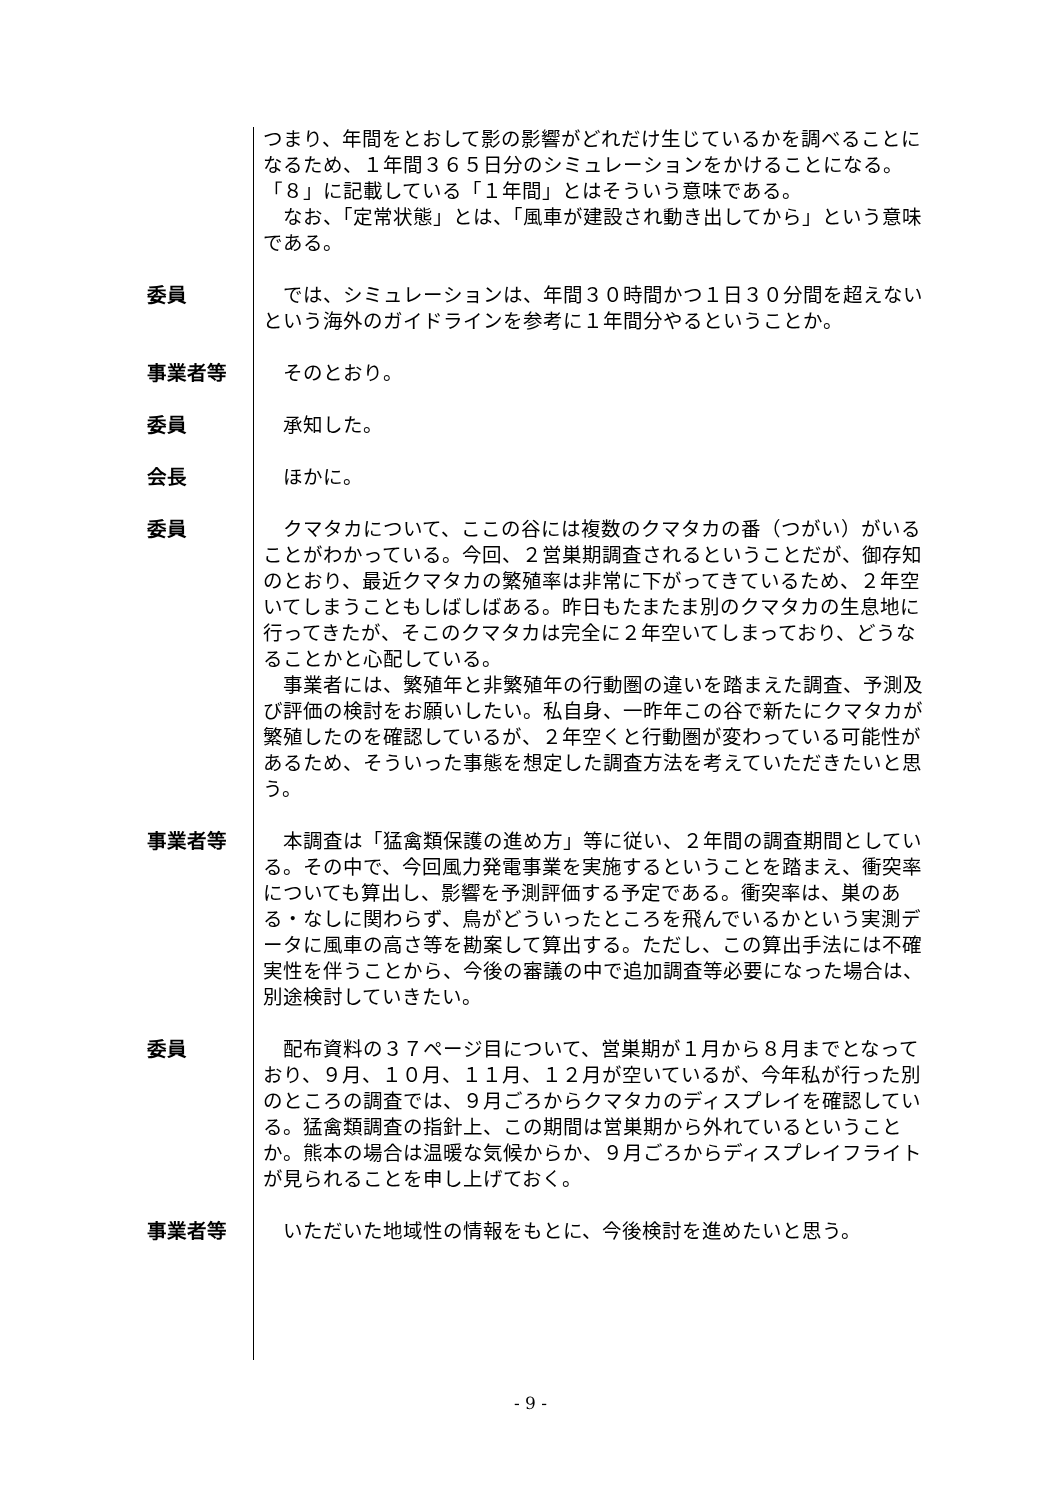つまり、年間をとおして影の影響がどれだけ生じているかを調べることになるため、１年間３６５日分のシミュレーションをかけることになる。「８」に記載している「１年間」とはそういう意味である。
　なお、「定常状態」とは、「風車が建設され動き出してから」という意味である。
委員 　では、シミュレーションは、年間３０時間かつ１日３０分間を超えないという海外のガイドラインを参考に１年間分やるということか。
事業者等 　そのとおり。
委員 　承知した。
会長 　ほかに。
委員 　クマタカについて、ここの谷には複数のクマタカの番（つがい）がいることがわかっている。今回、２営巣期調査されるということだが、御存知のとおり、最近クマタカの繁殖率は非常に下がってきているため、２年空いてしまうこともしばしばある。昨日もたまたま別のクマタカの生息地に行ってきたが、そこのクマタカは完全に２年空いてしまっており、どうなることかと心配している。
　事業者には、繁殖年と非繁殖年の行動圏の違いを踏まえた調査、予測及び評価の検討をお願いしたい。私自身、一昨年この谷で新たにクマタカが繁殖したのを確認しているが、２年空くと行動圏が変わっている可能性があるため、そういった事態を想定した調査方法を考えていただきたいと思う。
事業者等 　本調査は「猛禽類保護の進め方」等に従い、２年間の調査期間としている。その中で、今回風力発電事業を実施するということを踏まえ、衝突率についても算出し、影響を予測評価する予定である。衝突率は、巣のある・なしに関わらず、鳥がどういったところを飛んでいるかという実測データに風車の高さ等を勘案して算出する。ただし、この算出手法には不確実性を伴うことから、今後の審議の中で追加調査等必要になった場合は、別途検討していきたい。
委員 　配布資料の３７ページ目について、営巣期が１月から８月までとなっており、９月、１０月、１１月、１２月が空いているが、今年私が行った別のところの調査では、９月ごろからクマタカのディスプレイを確認している。猛禽類調査の指針上、この期間は営巣期から外れているということか。熊本の場合は温暖な気候からか、９月ごろからディスプレイフライトが見られることを申し上げておく。
事業者等 　いただいた地域性の情報をもとに、今後検討を進めたいと思う。
- 9 -